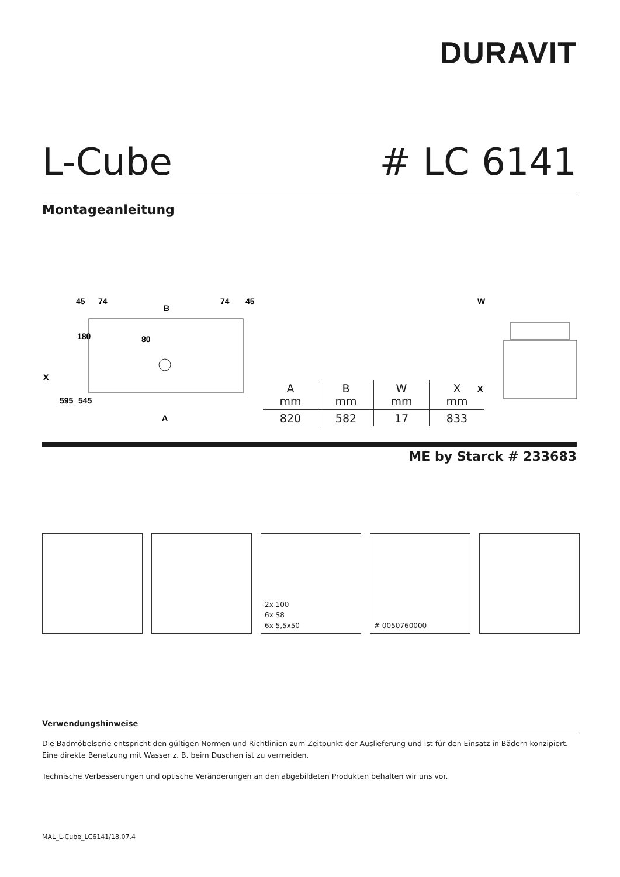DURAVIT
L-Cube # LC 6141
Montageanleitung
45
74
B
74
45
80
A
X
595
545
180
W
X
| A mm | B mm | W mm | X mm |
| --- | --- | --- | --- |
| 820 | 582 | 17 | 833 |
ME by Starck # 233683
2x 100
6x S8
6x 5,5x50
# 0050760000
Verwendungshinweise
Die Badmöbelserie entspricht den gültigen Normen und Richtlinien zum Zeitpunkt der Auslieferung und ist für den Einsatz in Bädern konzipiert.
Eine direkte Benetzung mit Wasser z. B. beim Duschen ist zu vermeiden.
Technische Verbesserungen und optische Veränderungen an den abgebildeten Produkten behalten wir uns vor.
MAL_L-Cube_LC6141/18.07.4